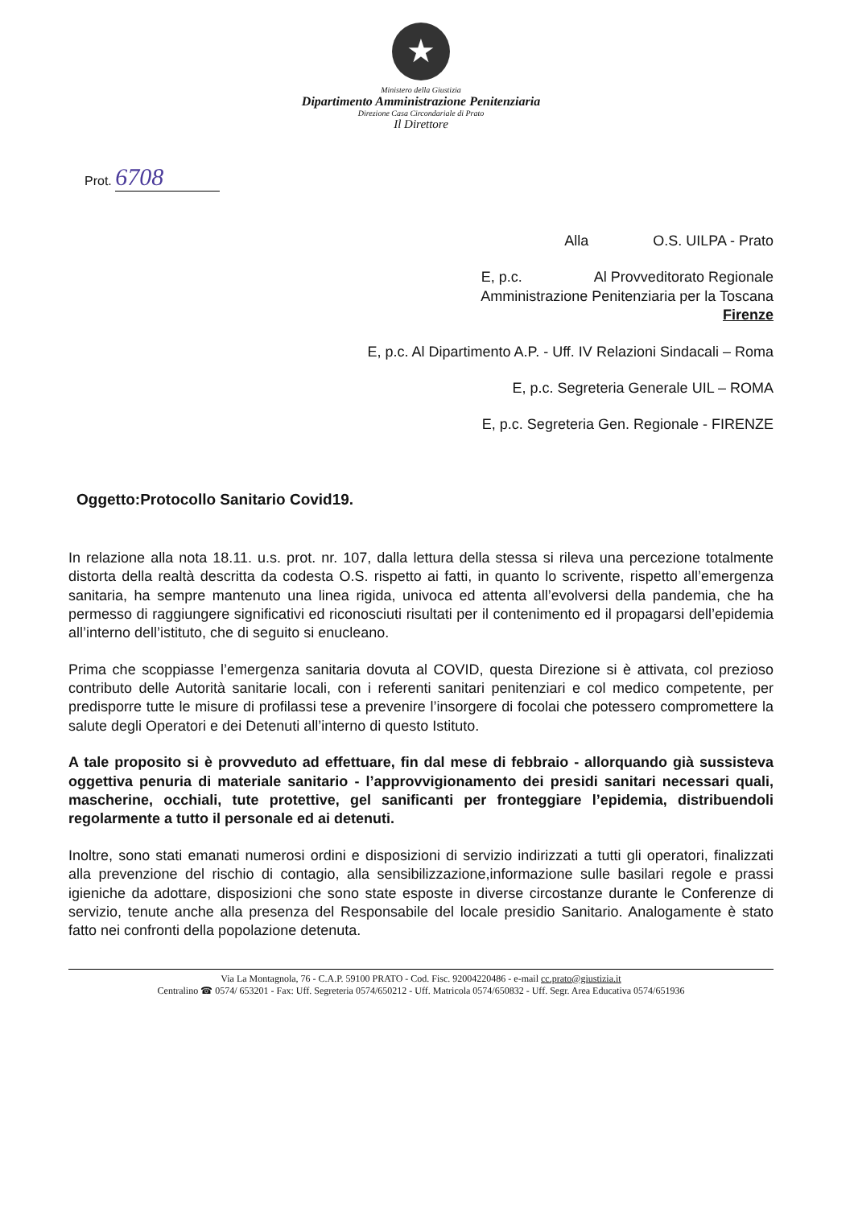★
Ministero della Giustizia
Dipartimento Amministrazione Penitenziaria
Direzione Casa Circondariale di Prato
Il Direttore
Prot. 6708
Alla O.S. UILPA - Prato
E, p.c. Al Provveditorato Regionale
Amministrazione Penitenziaria per la Toscana
Firenze
E, p.c. Al Dipartimento A.P. - Uff. IV Relazioni Sindacali – Roma
E, p.c. Segreteria Generale UIL – ROMA
E, p.c. Segreteria Gen. Regionale - FIRENZE
Oggetto:Protocollo Sanitario Covid19.
In relazione alla nota 18.11. u.s. prot. nr. 107, dalla lettura della stessa si rileva una percezione totalmente distorta della realtà descritta da codesta O.S. rispetto ai fatti, in quanto lo scrivente, rispetto all’emergenza sanitaria, ha sempre mantenuto una linea rigida, univoca ed attenta all’evolversi della pandemia, che ha permesso di raggiungere significativi ed riconosciuti risultati per il contenimento ed il propagarsi dell’epidemia all’interno dell’istituto, che di seguito si enucleano.
Prima che scoppiasse l’emergenza sanitaria dovuta al COVID, questa Direzione si è attivata, col prezioso contributo delle Autorità sanitarie locali, con i referenti sanitari penitenziari e col medico competente, per predisporre tutte le misure di profilassi tese a prevenire l’insorgere di focolai che potessero compromettere la salute degli Operatori e dei Detenuti all’interno di questo Istituto.
A tale proposito si è provveduto ad effettuare, fin dal mese di febbraio - allorquando già sussisteva oggettiva penuria di materiale sanitario - l’approvvigionamento dei presidi sanitari necessari quali, mascherine, occhiali, tute protettive, gel sanificanti per fronteggiare l’epidemia, distribuendoli regolarmente a tutto il personale ed ai detenuti.
Inoltre, sono stati emanati numerosi ordini e disposizioni di servizio indirizzati a tutti gli operatori, finalizzati alla prevenzione del rischio di contagio, alla sensibilizzazione,informazione sulle basilari regole e prassi igieniche da adottare, disposizioni che sono state esposte in diverse circostanze durante le Conferenze di servizio, tenute anche alla presenza del Responsabile del locale presidio Sanitario. Analogamente è stato fatto nei confronti della popolazione detenuta.
Via La Montagnola, 76 - C.A.P. 59100 PRATO - Cod. Fisc. 92004220486 - e-mail cc.prato@giustizia.it
Centralino ☎ 0574/ 653201 - Fax: Uff. Segreteria 0574/650212 - Uff. Matricola 0574/650832 - Uff. Segr. Area Educativa 0574/651936